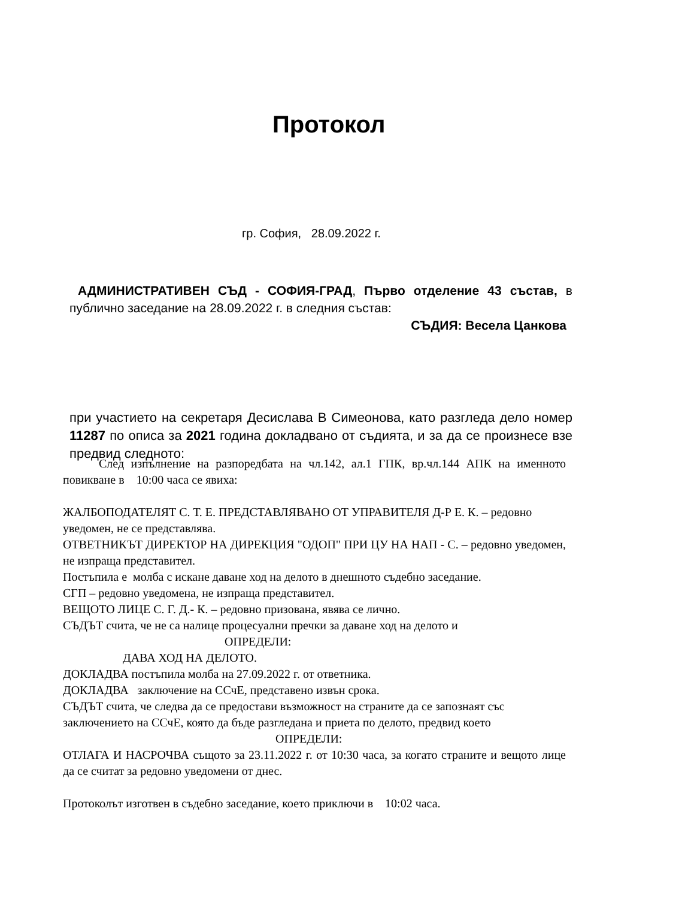Протокол
гр. София, 28.09.2022 г.
АДМИНИСТРАТИВЕН СЪД - СОФИЯ-ГРАД, Първо отделение 43 състав, в публично заседание на 28.09.2022 г. в следния състав:
СЪДИЯ: Весела Цанкова
при участието на секретаря Десислава В Симеонова, като разгледа дело номер 11287 по описа за 2021 година докладвано от съдията, и за да се произнесе взе предвид следното:
След изпълнение на разпоредбата на чл.142, ал.1 ГПК, вр.чл.144 АПК на именното повикване в 10:00 часа се явиха:
ЖАЛБОПОДАТЕЛЯТ С. Т. Е. ПРЕДСТАВЛЯВАНО ОТ УПРАВИТЕЛЯ Д-Р Е. К. – редовно уведомен, не се представлява.
ОТВЕТНИКЪТ ДИРЕКТОР НА ДИРЕКЦИЯ "ОДОП" ПРИ ЦУ НА НАП - С. – редовно уведомен, не изпраща представител.
Постъпила е молба с искане даване ход на делото в днешното съдебно заседание.
СГП – редовно уведомена, не изпраща представител.
ВЕЩОТО ЛИЦЕ С. Г. Д.- К. – редовно призована, явява се лично.
СЪДЪТ счита, че не са налице процесуални пречки за даване ход на делото и
ОПРЕДЕЛИ:
ДАВА ХОД НА ДЕЛОТО.
ДОКЛАДВА постъпила молба на 27.09.2022 г. от ответника.
ДОКЛАДВА заключение на ССчЕ, представено извън срока.
СЪДЪТ счита, че следва да се предостави възможност на страните да се запознаят със заключението на ССчЕ, която да бъде разгледана и приета по делото, предвид което
ОПРЕДЕЛИ:
ОТЛАГА И НАСРОЧВА същото за 23.11.2022 г. от 10:30 часа, за когато страните и вещото лице да се считат за редовно уведомени от днес.
Протоколът изготвен в съдебно заседание, което приключи в 10:02 часа.